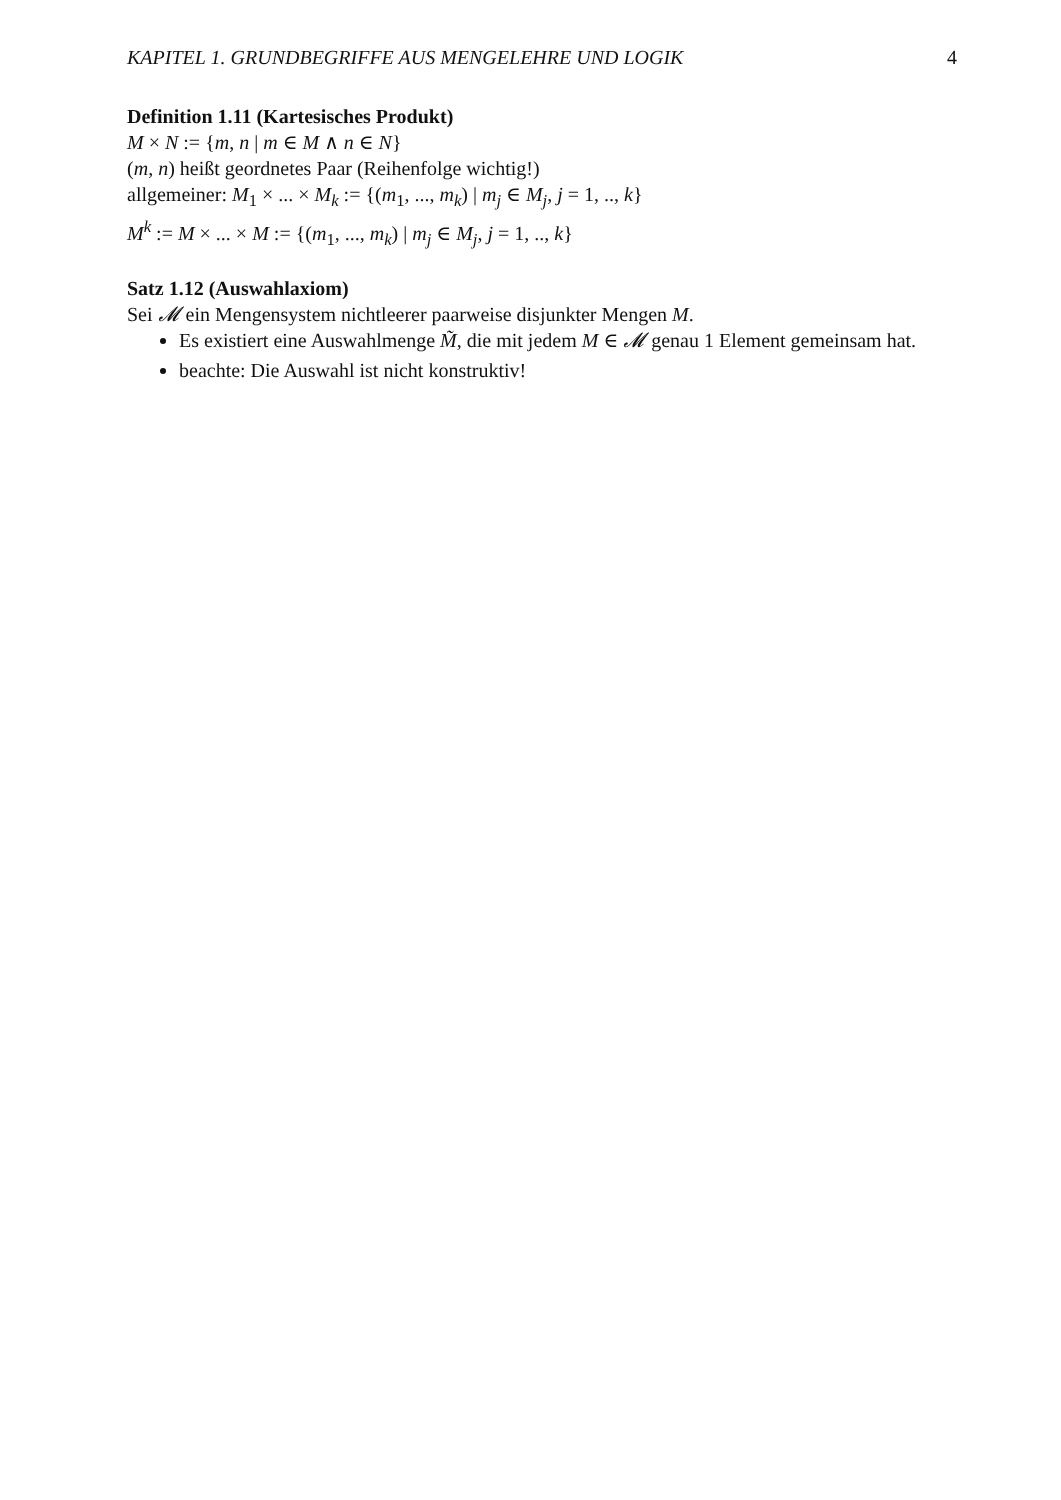KAPITEL 1. GRUNDBEGRIFFE AUS MENGELEHRE UND LOGIK 4
Definition 1.11 (Kartesisches Produkt)
M × N := {m, n | m ∈ M ∧ n ∈ N}
(m, n) heißt geordnetes Paar (Reihenfolge wichtig!)
allgemeiner: M<sub>1</sub> × ... × M<sub>k</sub> := {(m<sub>1</sub>, ..., m<sub>k</sub>) | m<sub>j</sub> ∈ M<sub>j</sub>, j = 1, .., k}
M<sup>k</sup> := M × ... × M := {(m<sub>1</sub>, ..., m<sub>k</sub>) | m<sub>j</sub> ∈ M<sub>j</sub>, j = 1, .., k}
Satz 1.12 (Auswahlaxiom)
Sei 𝓜 ein Mengensystem nichtleerer paarweise disjunkter Mengen M.
Es existiert eine Auswahlmenge M̃, die mit jedem M ∈ 𝓜 genau 1 Element gemeinsam hat.
beachte: Die Auswahl ist nicht konstruktiv!